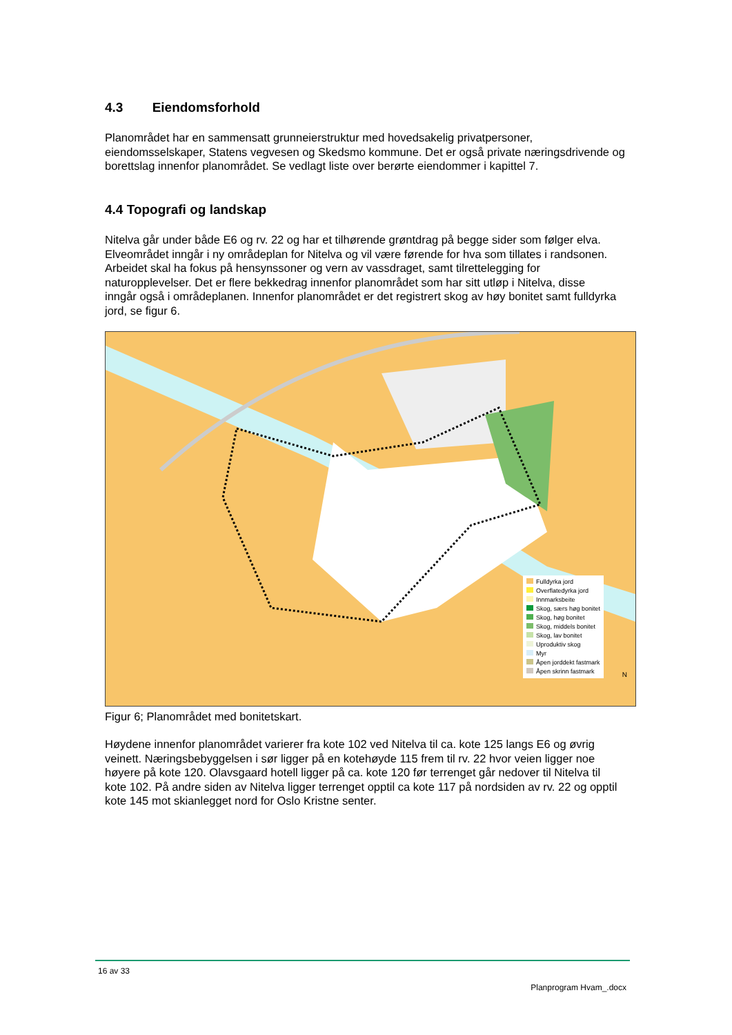4.3 Eiendomsforhold
Planområdet har en sammensatt grunneierstruktur med hovedsakelig privatpersoner, eiendomsselskaper, Statens vegvesen og Skedsmo kommune. Det er også private næringsdrivende og borettslag innenfor planområdet. Se vedlagt liste over berørte eiendommer i kapittel 7.
4.4 Topografi og landskap
Nitelva går under både E6 og rv. 22 og har et tilhørende grøntdrag på begge sider som følger elva. Elveområdet inngår i ny områdeplan for Nitelva og vil være førende for hva som tillates i randsonen. Arbeidet skal ha fokus på hensynssoner og vern av vassdraget, samt tilrettelegging for naturopplevelser. Det er flere bekkedrag innenfor planområdet som har sitt utløp i Nitelva, disse inngår også i områdeplanen. Innenfor planområdet er det registrert skog av høy bonitet samt fulldyrka jord, se figur 6.
Fulldyrka jord
Overflatedyrka jord
Innmarksbeite
Skog, særs høg bonitet
Skog, høg bonitet
Skog, middels bonitet
Skog, lav bonitet
Uproduktiv skog
Myr
Åpen jorddekt fastmark
Åpen skrinn fastmark
N
Figur 6; Planområdet med bonitetskart.
Høydene innenfor planområdet varierer fra kote 102 ved Nitelva til ca. kote 125 langs E6 og øvrig veinett. Næringsbebyggelsen i sør ligger på en kotehøyde 115 frem til rv. 22 hvor veien ligger noe høyere på kote 120. Olavsgaard hotell ligger på ca. kote 120 før terrenget går nedover til Nitelva til kote 102. På andre siden av Nitelva ligger terrenget opptil ca kote 117 på nordsiden av rv. 22 og opptil kote 145 mot skianlegget nord for Oslo Kristne senter.
16 av 33
Planprogram Hvam_.docx